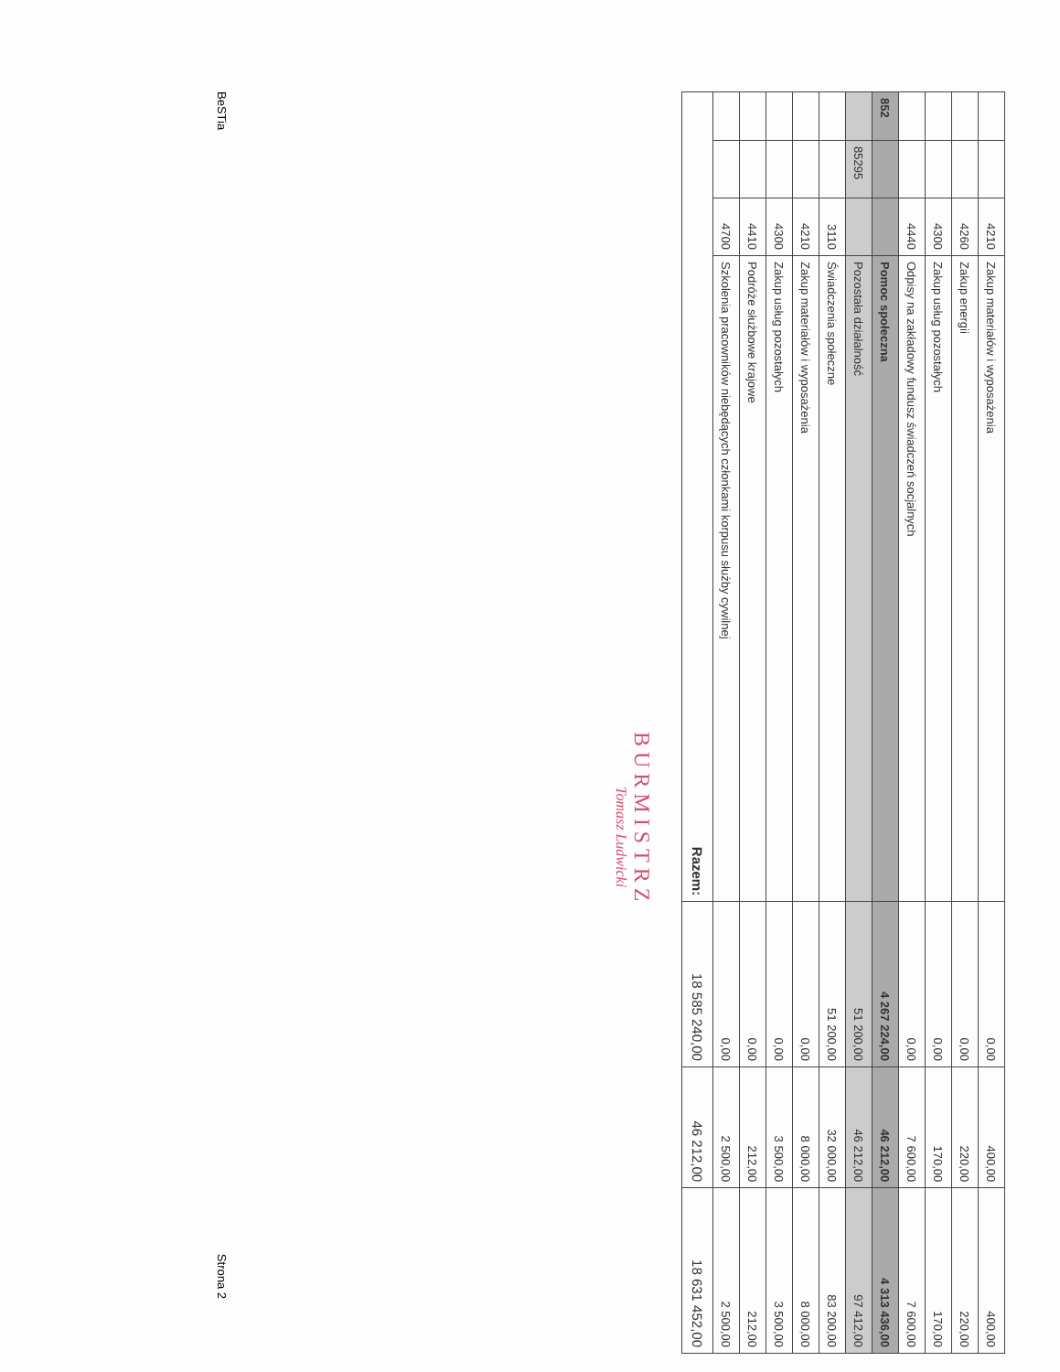| | | 4210 | Zakup materiałów i wyposażenia | 0,00 | 400,00 | 400,00 |
| | | 4260 | Zakup energii | 0,00 | 220,00 | 220,00 |
| | | 4300 | Zakup usług pozostałych | 0,00 | 170,00 | 170,00 |
| | | 4440 | Odpisy na zakładowy fundusz świadczeń socjalnych | 0,00 | 7 600,00 | 7 600,00 |
| 852 | | | Pomoc społeczna | 4 267 224,00 | 46 212,00 | 4 313 436,00 |
| | 85295 | | Pozostała działalność | 51 200,00 | 46 212,00 | 97 412,00 |
| | | 3110 | Świadczenia społeczne | 51 200,00 | 32 000,00 | 83 200,00 |
| | | 4210 | Zakup materiałów i wyposażenia | 0,00 | 8 000,00 | 8 000,00 |
| | | 4300 | Zakup usług pozostałych | 0,00 | 3 500,00 | 3 500,00 |
| | | 4410 | Podróże służbowe krajowe | 0,00 | 212,00 | 212,00 |
| | | 4700 | Szkolenia pracowników niebędących członkami korpusu służby cywilnej | 0,00 | 2 500,00 | 2 500,00 |
| Razem: | | | | 18 585 240,00 | 46 212,00 | 18 631 452,00 |
BURMISTRZ
Tomasz Ludwicki
BeSTia Strona 2